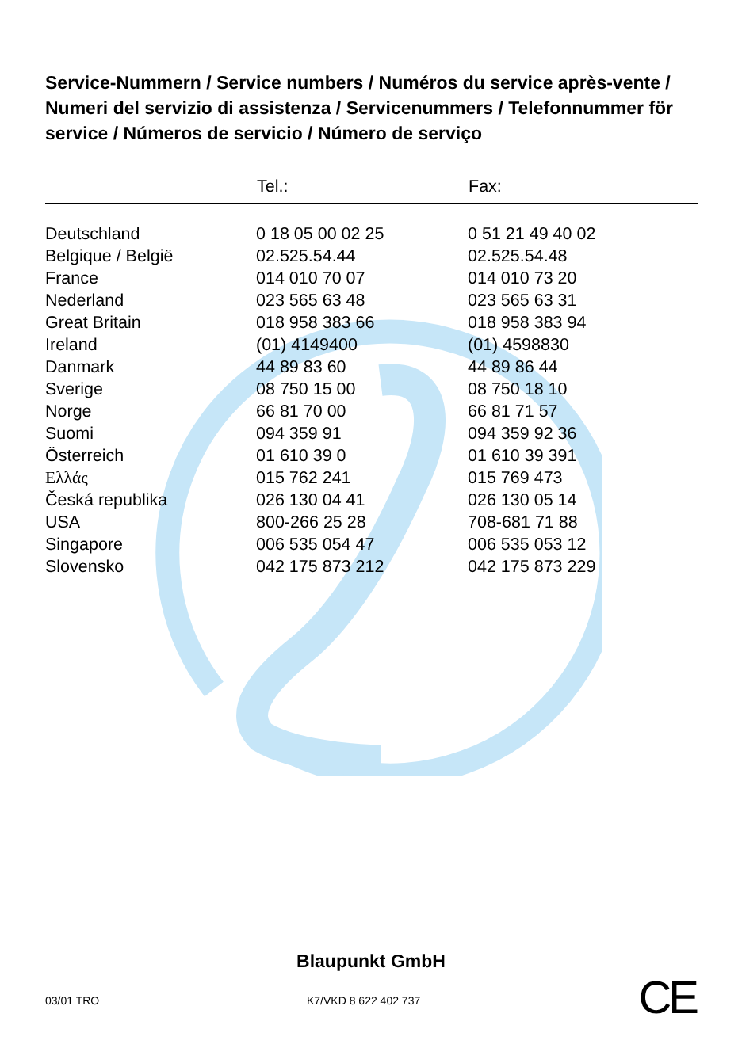Service-Nummern / Service numbers / Numéros du service après-vente / Numeri del servizio di assistenza / Servicenummers / Telefonnummer för service / Números de servicio / Número de serviço
| | Tel.: | Fax: |
| --- | --- | --- |
| Deutschland | 0 18 05 00 02 25 | 0 51 21 49 40 02 |
| Belgique / België | 02.525.54.44 | 02.525.54.48 |
| France | 014 010 70 07 | 014 010 73 20 |
| Nederland | 023 565 63 48 | 023 565 63 31 |
| Great Britain | 018 958 383 66 | 018 958 383 94 |
| Ireland | (01) 4149400 | (01) 4598830 |
| Danmark | 44 89 83 60 | 44 89 86 44 |
| Sverige | 08 750 15 00 | 08 750 18 10 |
| Norge | 66 81 70 00 | 66 81 71 57 |
| Suomi | 094 359 91 | 094 359 92 36 |
| Österreich | 01 610 39 0 | 01 610 39 391 |
| Ελλάς | 015 762 241 | 015 769 473 |
| Česká republika | 026 130 04 41 | 026 130 05 14 |
| USA | 800-266 25 28 | 708-681 71 88 |
| Singapore | 006 535 054 47 | 006 535 053 12 |
| Slovensko | 042 175 873 212 | 042 175 873 229 |
Blaupunkt GmbH
03/01 TRO K7/VKD 8 622 402 737
CE